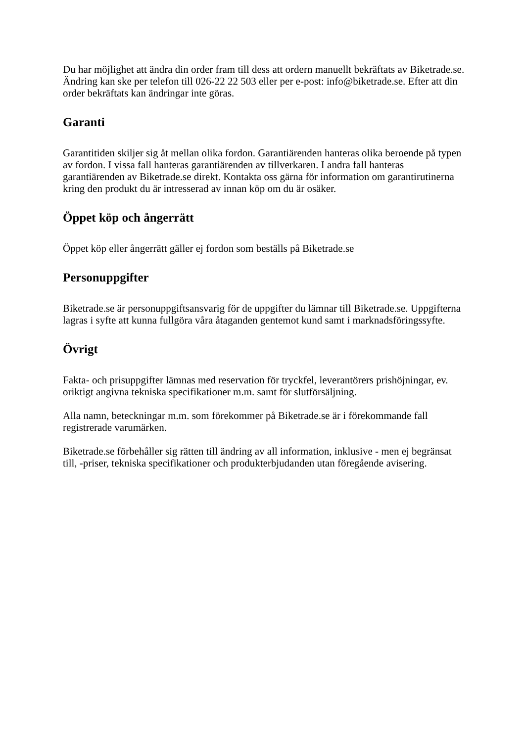Du har möjlighet att ändra din order fram till dess att ordern manuellt bekräftats av Biketrade.se. Ändring kan ske per telefon till 026-22 22 503 eller per e-post: info@biketrade.se. Efter att din order bekräftats kan ändringar inte göras.
Garanti
Garantitiden skiljer sig åt mellan olika fordon. Garantiärenden hanteras olika beroende på typen av fordon. I vissa fall hanteras garantiärenden av tillverkaren. I andra fall hanteras garantiärenden av Biketrade.se direkt. Kontakta oss gärna för information om garantirutinerna kring den produkt du är intresserad av innan köp om du är osäker.
Öppet köp och ångerrätt
Öppet köp eller ångerrätt gäller ej fordon som beställs på Biketrade.se
Personuppgifter
Biketrade.se är personuppgiftsansvarig för de uppgifter du lämnar till Biketrade.se. Uppgifterna lagras i syfte att kunna fullgöra våra åtaganden gentemot kund samt i marknadsföringssyfte.
Övrigt
Fakta- och prisuppgifter lämnas med reservation för tryckfel, leverantörers prishöjningar, ev. oriktigt angivna tekniska specifikationer m.m. samt för slutförsäljning.
Alla namn, beteckningar m.m. som förekommer på Biketrade.se är i förekommande fall registrerade varumärken.
Biketrade.se förbehåller sig rätten till ändring av all information, inklusive - men ej begränsat till, -priser, tekniska specifikationer och produkterbjudanden utan föregående avisering.